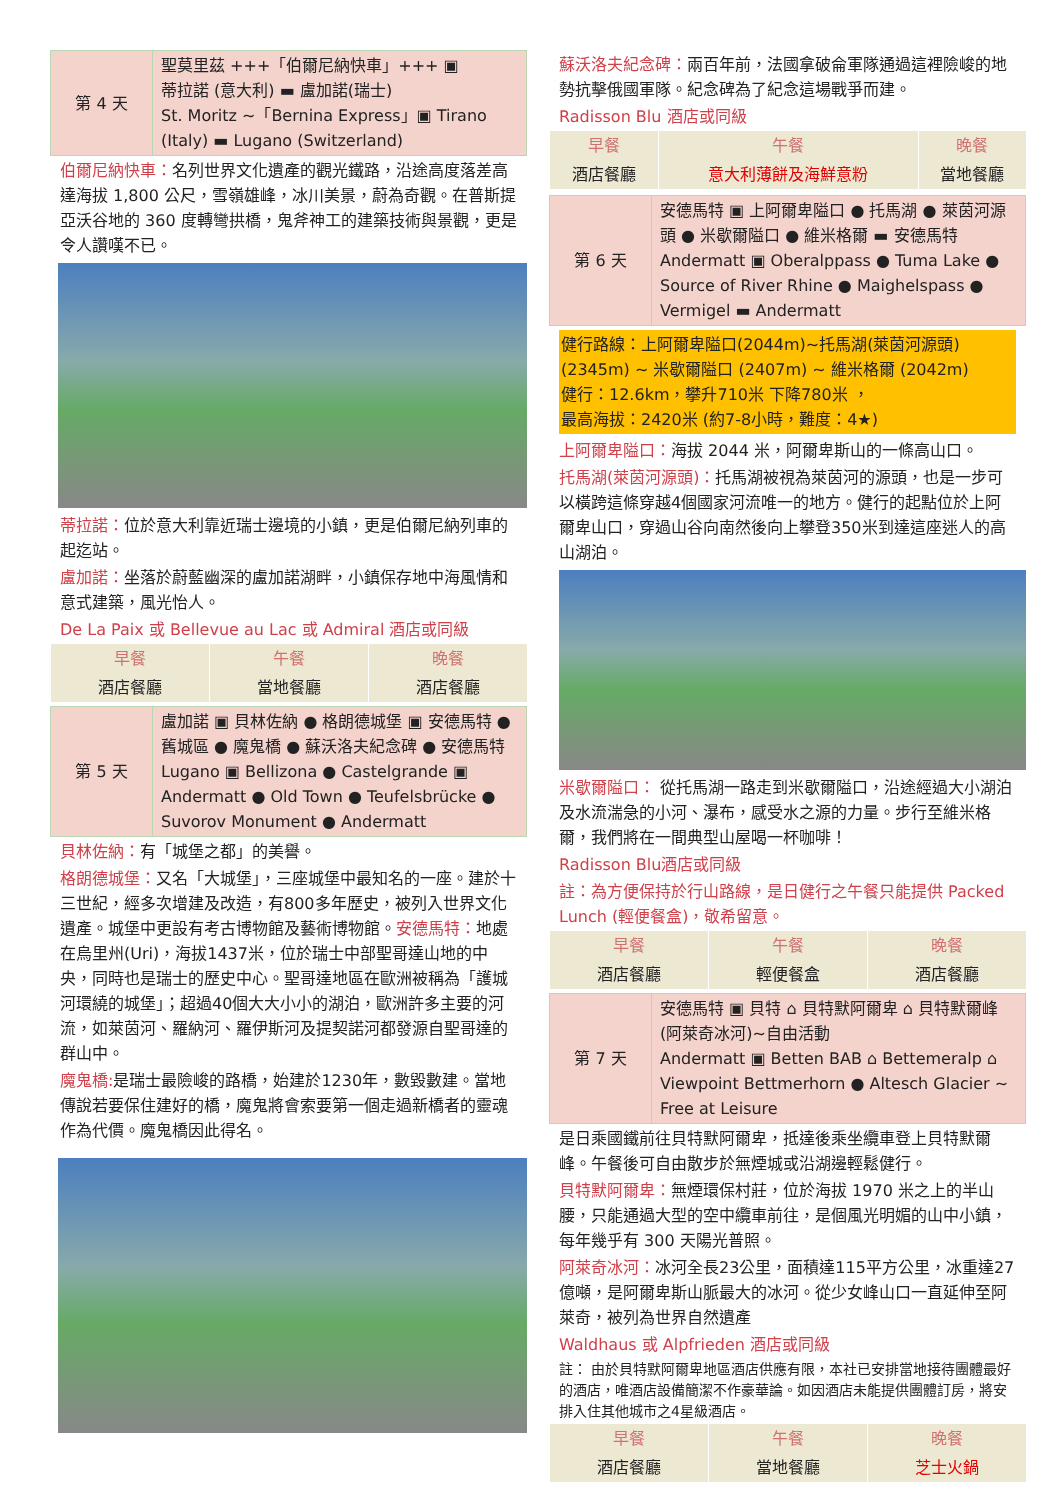| 第 4 天 | 聖莫里茲 +++「伯爾尼納快車」+++ ▣ 蒂拉諾 (意大利) ▬ 盧加諾(瑞士) St. Moritz ~「Bernina Express」▣ Tirano (Italy) ▬ Lugano (Switzerland) |
伯爾尼納快車：名列世界文化遺產的觀光鐵路，沿途高度落差高達海拔 1,800 公尺，雪嶺雄峰，冰川美景，蔚為奇觀。在普斯提亞沃谷地的 360 度轉彎拱橋，鬼斧神工的建築技術與景觀，更是令人讚嘆不已。
蒂拉諾：位於意大利靠近瑞士邊境的小鎮，更是伯爾尼納列車的起迄站。
盧加諾：坐落於蔚藍幽深的盧加諾湖畔，小鎮保存地中海風情和意式建築，風光怡人。
De La Paix 或 Bellevue au Lac 或 Admiral 酒店或同級
| 早餐 | 午餐 | 晚餐 |
| 酒店餐廳 | 當地餐廳 | 酒店餐廳 |
| 第 5 天 | 盧加諾 ▣ 貝林佐納 ● 格朗德城堡 ▣ 安德馬特 ● 舊城區 ● 魔鬼橋 ● 蘇沃洛夫紀念碑 ● 安德馬特 Lugano ▣ Bellizona ● Castelgrande ▣ Andermatt ● Old Town ● Teufelsbrücke ● Suvorov Monument ● Andermatt |
貝林佐納：有「城堡之都」的美譽。
格朗德城堡：又名「大城堡」，三座城堡中最知名的一座。建於十三世紀，經多次增建及改造，有800多年歷史，被列入世界文化遺產。城堡中更設有考古博物館及藝術博物館。安德馬特：地處在烏里州(Uri)，海拔1437米，位於瑞士中部聖哥達山地的中央，同時也是瑞士的歷史中心。聖哥達地區在歐洲被稱為「護城河環繞的城堡」；超過40個大大小小的湖泊，歐洲許多主要的河流，如萊茵河、羅納河、羅伊斯河及提契諾河都發源自聖哥達的群山中。
魔鬼橋: 是瑞士最險峻的路橋，始建於1230年，數毀數建。當地傳說若要保住建好的橋，魔鬼將會索要第一個走過新橋者的靈魂作為代價。魔鬼橋因此得名。
蘇沃洛夫紀念碑：兩百年前，法國拿破侖軍隊通過這裡險峻的地勢抗擊俄國軍隊。紀念碑為了紀念這場戰爭而建。
Radisson Blu 酒店或同級
| 早餐 | 午餐 | 晚餐 |
| 酒店餐廳 | 意大利薄餅及海鮮意粉 | 當地餐廳 |
| 第 6 天 | 安德馬特 ▣ 上阿爾卑隘口 ● 托馬湖 ● 萊茵河源頭 ● 米歇爾隘口 ● 維米格爾 ▬ 安德馬特 Andermatt ▣ Oberalppass ● Tuma Lake ● Source of River Rhine ● Maighelspass ● Vermigel ▬ Andermatt |
健行路線：上阿爾卑隘口(2044m)~托馬湖(萊茵河源頭)(2345m) ~ 米歇爾隘口 (2407m) ~ 維米格爾 (2042m)
健行：12.6km，攀升710米 下降780米 ，
最高海拔：2420米 (約7-8小時，難度：4★)
上阿爾卑隘口：海拔 2044 米，阿爾卑斯山的一條高山口。
托馬湖(萊茵河源頭)：托馬湖被視為萊茵河的源頭，也是一步可以橫跨這條穿越4個國家河流唯一的地方。健行的起點位於上阿爾卑山口，穿過山谷向南然後向上攀登350米到達這座迷人的高山湖泊。
米歇爾隘口： 從托馬湖一路走到米歇爾隘口，沿途經過大小湖泊及水流湍急的小河、瀑布，感受水之源的力量。步行至維米格爾，我們將在一間典型山屋喝一杯咖啡！
Radisson Blu酒店或同級
註：為方便保持於行山路線，是日健行之午餐只能提供 Packed Lunch (輕便餐盒)，敬希留意。
| 早餐 | 午餐 | 晚餐 |
| 酒店餐廳 | 輕便餐盒 | 酒店餐廳 |
| 第 7 天 | 安德馬特 ▣ 貝特 ⌂ 貝特默阿爾卑 ⌂ 貝特默爾峰(阿萊奇冰河)~自由活動 Andermatt ▣ Betten BAB ⌂ Bettemeralp ⌂ Viewpoint Bettmerhorn ● Altesch Glacier ~ Free at Leisure |
是日乘國鐵前往貝特默阿爾卑，抵達後乘坐纜車登上貝特默爾峰。午餐後可自由散步於無煙城或沿湖邊輕鬆健行。
貝特默阿爾卑：無煙環保村莊，位於海拔 1970 米之上的半山腰，只能通過大型的空中纜車前往，是個風光明媚的山中小鎮，每年幾乎有 300 天陽光普照。
阿萊奇冰河：冰河全長23公里，面積達115平方公里，冰重達27億噸，是阿爾卑斯山脈最大的冰河。從少女峰山口一直延伸至阿萊奇，被列為世界自然遺產
Waldhaus 或 Alpfrieden 酒店或同級
註： 由於貝特默阿爾卑地區酒店供應有限，本社已安排當地接待團體最好的酒店，唯酒店設備簡潔不作豪華論。如因酒店未能提供團體訂房，將安排入住其他城市之4星級酒店。
| 早餐 | 午餐 | 晚餐 |
| 酒店餐廳 | 當地餐廳 | 芝士火鍋 |